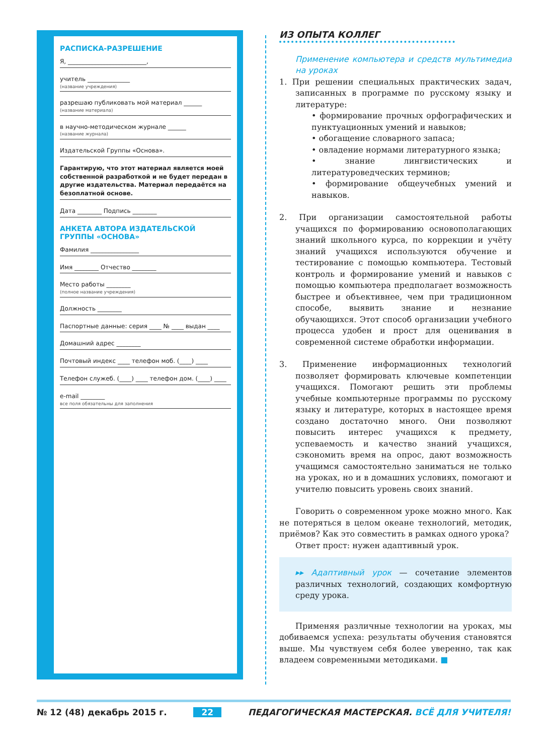РАСПИСКА-РАЗРЕШЕНИЕ
Я, __________________________,
учитель ______________
(название учреждения)
разрешаю публиковать мой материал ______
(название материала)
в научно-методическом журнале ______
(название журнала)
Издательской Группы «Основа».
Гарантирую, что этот материал является моей собственной разработкой и не будет передан в другие издательства. Материал передаётся на безоплатной основе.
Дата ________ Подпись ________
АНКЕТА АВТОРА ИЗДАТЕЛЬСКОЙ ГРУППЫ «ОСНОВА»
Фамилия ________________
Имя ________ Отчество ________
Место работы ________
(полное название учреждения)
Должность ________
Паспортные данные: серия ____ № ____ выдан ____
Домашний адрес ________
Почтовый индекс ____ телефон моб. (____) ____
Телефон служеб. (____) ____ телефон дом. (____) ____
e-mail ________
все поля обязательны для заполнения
ИЗ ОПЫТА КОЛЛЕГ
Применение компьютера и средств мультимедиа на уроках
1. При решении специальных практических задач, записанных в программе по русскому языку и литературе:
• формирование прочных орфографических и пунктуационных умений и навыков;
• обогащение словарного запаса;
• овладение нормами литературного языка;
• знание лингвистических и литературоведческих терминов;
• формирование общеучебных умений и навыков.
2. При организации самостоятельной работы учащихся по формированию основополагающих знаний школьного курса, по коррекции и учёту знаний учащихся используются обучение и тестирование с помощью компьютера. Тестовый контроль и формирование умений и навыков с помощью компьютера предполагает возможность быстрее и объективнее, чем при традиционном способе, выявить знание и незнание обучающихся. Этот способ организации учебного процесса удобен и прост для оценивания в современной системе обработки информации.
3. Применение информационных технологий позволяет формировать ключевые компетенции учащихся. Помогают решить эти проблемы учебные компьютерные программы по русскому языку и литературе, которых в настоящее время создано достаточно много. Они позволяют повысить интерес учащихся к предмету, успеваемость и качество знаний учащихся, сэкономить время на опрос, дают возможность учащимся самостоятельно заниматься не только на уроках, но и в домашних условиях, помогают и учителю повысить уровень своих знаний.
Говорить о современном уроке можно много. Как не потеряться в целом океане технологий, методик, приёмов? Как это совместить в рамках одного урока?
Ответ прост: нужен адаптивный урок.
▸▸ Адаптивный урок — сочетание элементов различных технологий, создающих комфортную среду урока.
Применяя различные технологии на уроках, мы добиваемся успеха: результаты обучения становятся выше. Мы чувствуем себя более уверенно, так как владеем современными методиками. ■
№ 12 (48) декабрь 2015 г. 22 ПЕДАГОГИЧЕСКАЯ МАСТЕРСКАЯ. ВСЁ ДЛЯ УЧИТЕЛЯ!